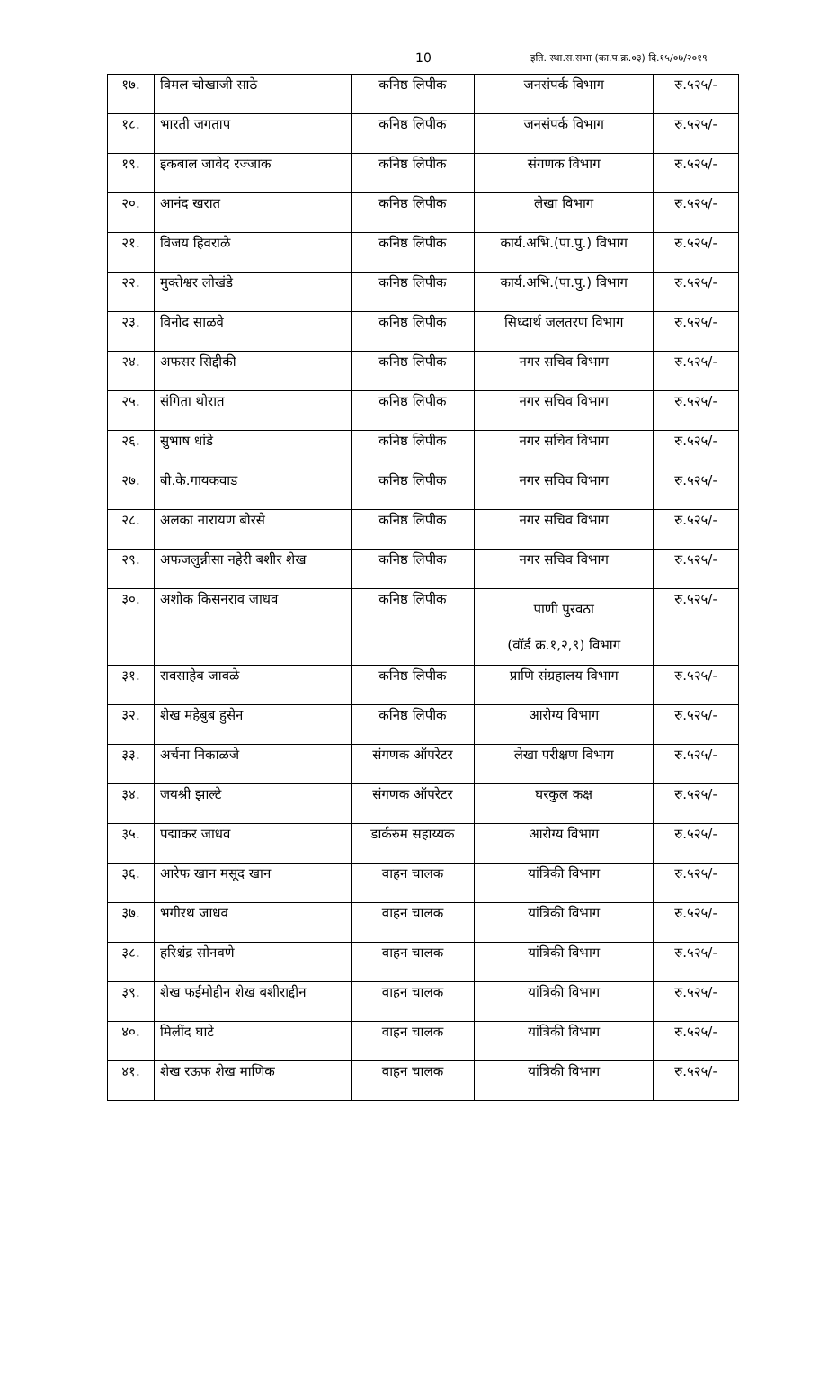10 इति. स्था.स.सभा (का.प.क्र.०३) दि.१५/०७/२०१९
| १७. | विमल चोखाजी साठे | कनिष्ठ लिपीक | जनसंपर्क विभाग | रु.५२५/- |
| १८. | भारती जगताप | कनिष्ठ लिपीक | जनसंपर्क विभाग | रु.५२५/- |
| १९. | इकबाल जावेद रज्जाक | कनिष्ठ लिपीक | संगणक विभाग | रु.५२५/- |
| २०. | आनंद खरात | कनिष्ठ लिपीक | लेखा विभाग | रु.५२५/- |
| २१. | विजय हिवराळे | कनिष्ठ लिपीक | कार्य.अभि.(पा.पु.) विभाग | रु.५२५/- |
| २२. | मुक्तेश्वर लोखंडे | कनिष्ठ लिपीक | कार्य.अभि.(पा.पु.) विभाग | रु.५२५/- |
| २३. | विनोद साळवे | कनिष्ठ लिपीक | सिध्दार्थ जलतरण विभाग | रु.५२५/- |
| २४. | अफसर सिद्दीकी | कनिष्ठ लिपीक | नगर सचिव विभाग | रु.५२५/- |
| २५. | संगिता थोरात | कनिष्ठ लिपीक | नगर सचिव विभाग | रु.५२५/- |
| २६. | सुभाष धांडे | कनिष्ठ लिपीक | नगर सचिव विभाग | रु.५२५/- |
| २७. | बी.के.गायकवाड | कनिष्ठ लिपीक | नगर सचिव विभाग | रु.५२५/- |
| २८. | अलका नारायण बोरसे | कनिष्ठ लिपीक | नगर सचिव विभाग | रु.५२५/- |
| २९. | अफजलुन्नीसा नहेरी बशीर शेख | कनिष्ठ लिपीक | नगर सचिव विभाग | रु.५२५/- |
| ३०. | अशोक किसनराव जाधव | कनिष्ठ लिपीक | पाणी पुरवठा (वॉर्ड क्र.१,२,९) विभाग | रु.५२५/- |
| ३१. | रावसाहेब जावळे | कनिष्ठ लिपीक | प्राणि संग्रहालय विभाग | रु.५२५/- |
| ३२. | शेख महेबुब हुसेन | कनिष्ठ लिपीक | आरोग्य विभाग | रु.५२५/- |
| ३३. | अर्चना निकाळजे | संगणक ऑपरेटर | लेखा परीक्षण विभाग | रु.५२५/- |
| ३४. | जयश्री झाल्टे | संगणक ऑपरेटर | घरकुल कक्ष | रु.५२५/- |
| ३५. | पद्माकर जाधव | डार्करुम सहाय्यक | आरोग्य विभाग | रु.५२५/- |
| ३६. | आरेफ खान मसूद खान | वाहन चालक | यांत्रिकी विभाग | रु.५२५/- |
| ३७. | भगीरथ जाधव | वाहन चालक | यांत्रिकी विभाग | रु.५२५/- |
| ३८. | हरिश्चंद्र सोनवणे | वाहन चालक | यांत्रिकी विभाग | रु.५२५/- |
| ३९. | शेख फईमोद्दीन शेख बशीराद्दीन | वाहन चालक | यांत्रिकी विभाग | रु.५२५/- |
| ४०. | मिलींद घाटे | वाहन चालक | यांत्रिकी विभाग | रु.५२५/- |
| ४१. | शेख रऊफ शेख माणिक | वाहन चालक | यांत्रिकी विभाग | रु.५२५/- |